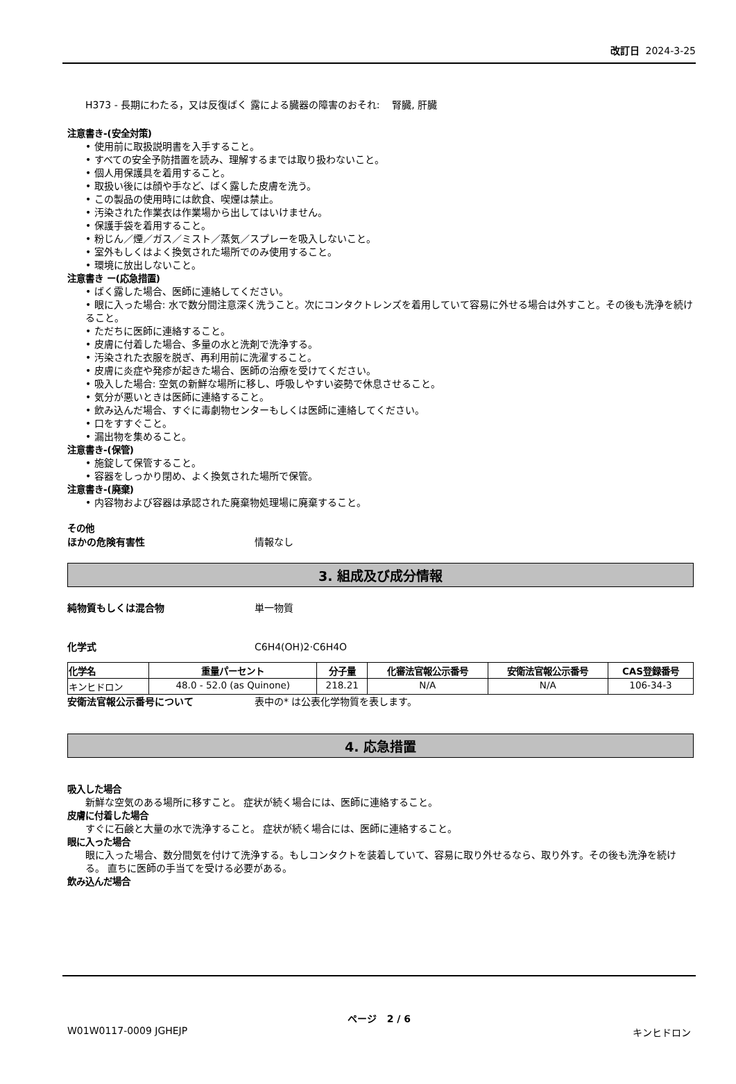改訂日 2024-3-25
H373 - 長期にわたる，又は反復ばく 露による臓器の障害のおそれ: 腎臓, 肝臓
注意書き-(安全対策)
• 使用前に取扱説明書を入手すること。
• すべての安全予防措置を読み、理解するまでは取り扱わないこと。
• 個人用保護具を着用すること。
• 取扱い後には顔や手など、ばく露した皮膚を洗う。
• この製品の使用時には飲食、喫煙は禁止。
• 汚染された作業衣は作業場から出してはいけません。
• 保護手袋を着用すること。
• 粉じん／煙／ガス／ミスト／蒸気／スプレーを吸入しないこと。
• 室外もしくはよく換気された場所でのみ使用すること。
• 環境に放出しないこと。
注意書き ー(応急措置)
• ばく露した場合、医師に連絡してください。
• 眼に入った場合: 水で数分間注意深く洗うこと。次にコンタクトレンズを着用していて容易に外せる場合は外すこと。その後も洗浄を続けること。
• ただちに医師に連絡すること。
• 皮膚に付着した場合、多量の水と洗剤で洗浄する。
• 汚染された衣服を脱ぎ、再利用前に洗濯すること。
• 皮膚に炎症や発疹が起きた場合、医師の治療を受けてください。
• 吸入した場合: 空気の新鮮な場所に移し、呼吸しやすい姿勢で休息させること。
• 気分が悪いときは医師に連絡すること。
• 飲み込んだ場合、すぐに毒劇物センターもしくは医師に連絡してください。
• 口をすすぐこと。
• 漏出物を集めること。
注意書き-(保管)
• 施錠して保管すること。
• 容器をしっかり閉め、よく換気された場所で保管。
注意書き-(廃棄)
• 内容物および容器は承認された廃棄物処理場に廃棄すること。
その他
ほかの危険有害性 情報なし
3. 組成及び成分情報
純物質もしくは混合物 単一物質
化学式 C6H4(OH)2·C6H4O
| 化学名 | 重量パーセント | 分子量 | 化審法官報公示番号 | 安衛法官報公示番号 | CAS登録番号 |
| --- | --- | --- | --- | --- | --- |
| キンヒドロン | 48.0 - 52.0 (as Quinone) | 218.21 | N/A | N/A | 106-34-3 |
安衛法官報公示番号について 表中の* は公表化学物質を表します。
4. 応急措置
吸入した場合
新鮮な空気のある場所に移すこと。 症状が続く場合には、医師に連絡すること。
皮膚に付着した場合
すぐに石鹸と大量の水で洗浄すること。 症状が続く場合には、医師に連絡すること。
眼に入った場合
眼に入った場合、数分間気を付けて洗浄する。もしコンタクトを装着していて、容易に取り外せるなら、取り外す。その後も洗浄を続ける。 直ちに医師の手当てを受ける必要がある。
飲み込んだ場合
ページ 2 / 6
W01W0117-0009 JGHEJP キンヒドロン